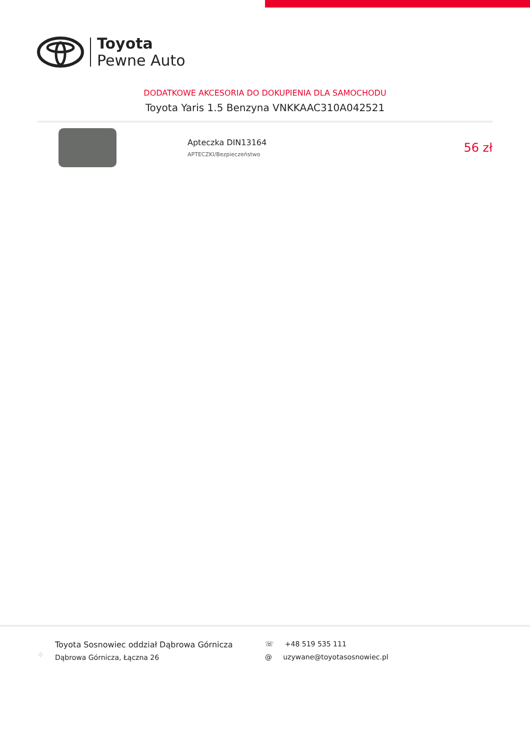Toyota
Pewne Auto
DODATKOWE AKCESORIA DO DOKUPIENIA DLA SAMOCHODU
Toyota Yaris 1.5 Benzyna VNKKAAC310A042521
Apteczka DIN13164
APTECZKI/Bezpieczeństwo
56 zł
⌖
Toyota Sosnowiec oddział Dąbrowa Górnicza
Dąbrowa Górnicza, Łączna 26
☏ +48 519 535 111
@ uzywane@toyotasosnowiec.pl